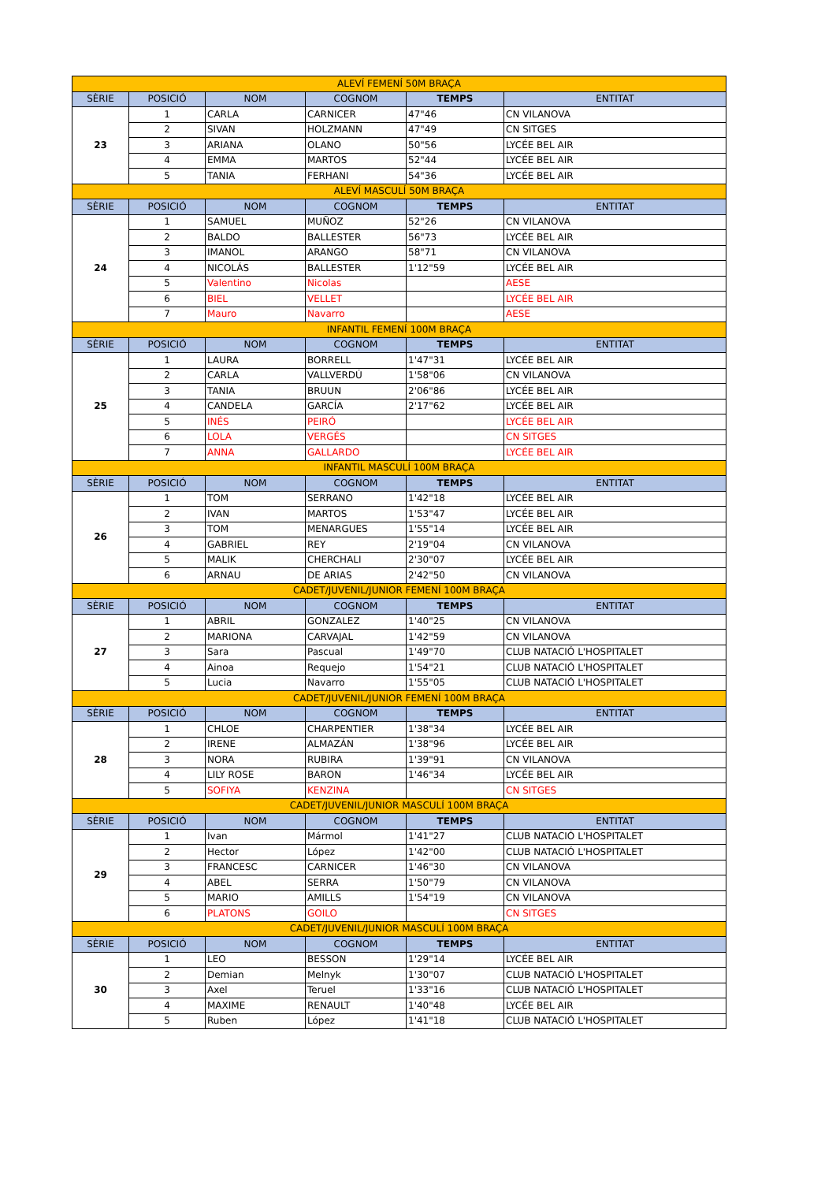| ALEVÍ FEMENÍ 50M BRAÇA | | | | | |
| SÈRIE | POSICIÓ | NOM | COGNOM | TEMPS | ENTITAT |
| 23 | 1 | CARLA | CARNICER | 47"46 | CN VILANOVA |
| | 2 | SIVAN | HOLZMANN | 47"49 | CN SITGES |
| | 3 | ARIANA | OLANO | 50"56 | LYCÉE BEL AIR |
| | 4 | EMMA | MARTOS | 52"44 | LYCÉE BEL AIR |
| | 5 | TANIA | FERHANI | 54"36 | LYCÉE BEL AIR |
| ALEVÍ MASCULÍ 50M BRAÇA | | | | | |
| SÈRIE | POSICIÓ | NOM | COGNOM | TEMPS | ENTITAT |
| 24 | 1 | SAMUEL | MUÑOZ | 52"26 | CN VILANOVA |
| | 2 | BALDO | BALLESTER | 56"73 | LYCÉE BEL AIR |
| | 3 | IMANOL | ARANGO | 58"71 | CN VILANOVA |
| | 4 | NICOLÁS | BALLESTER | 1'12"59 | LYCÉE BEL AIR |
| | 5 | Valentino | Nicolas | | AESE |
| | 6 | BIEL | VELLET | | LYCÉE BEL AIR |
| | 7 | Mauro | Navarro | | AESE |
| INFANTIL FEMENÍ 100M BRAÇA | | | | | |
| SÈRIE | POSICIÓ | NOM | COGNOM | TEMPS | ENTITAT |
| 25 | 1 | LAURA | BORRELL | 1'47"31 | LYCÉE BEL AIR |
| | 2 | CARLA | VALLVERDÚ | 1'58"06 | CN VILANOVA |
| | 3 | TANIA | BRUUN | 2'06"86 | LYCÉE BEL AIR |
| | 4 | CANDELA | GARCÍA | 2'17"62 | LYCÉE BEL AIR |
| | 5 | INÉS | PEIRÓ | | LYCÉE BEL AIR |
| | 6 | LOLA | VERGÉS | | CN SITGES |
| | 7 | ANNA | GALLARDO | | LYCÉE BEL AIR |
| INFANTIL MASCULÍ 100M BRAÇA | | | | | |
| SÈRIE | POSICIÓ | NOM | COGNOM | TEMPS | ENTITAT |
| 26 | 1 | TOM | SERRANO | 1'42"18 | LYCÉE BEL AIR |
| | 2 | IVAN | MARTOS | 1'53"47 | LYCÉE BEL AIR |
| | 3 | TOM | MENARGUES | 1'55"14 | LYCÉE BEL AIR |
| | 4 | GABRIEL | REY | 2'19"04 | CN VILANOVA |
| | 5 | MALIK | CHERCHALI | 2'30"07 | LYCÉE BEL AIR |
| | 6 | ARNAU | DE ARIAS | 2'42"50 | CN VILANOVA |
| CADET/JUVENIL/JUNIOR FEMENÍ 100M BRAÇA | | | | | |
| SÈRIE | POSICIÓ | NOM | COGNOM | TEMPS | ENTITAT |
| 27 | 1 | ABRIL | GONZALEZ | 1'40"25 | CN VILANOVA |
| | 2 | MARIONA | CARVAJAL | 1'42"59 | CN VILANOVA |
| | 3 | Sara | Pascual | 1'49"70 | CLUB NATACIÓ L'HOSPITALET |
| | 4 | Ainoa | Requejo | 1'54"21 | CLUB NATACIÓ L'HOSPITALET |
| | 5 | Lucia | Navarro | 1'55"05 | CLUB NATACIÓ L'HOSPITALET |
| CADET/JUVENIL/JUNIOR FEMENÍ 100M BRAÇA | | | | | |
| SÈRIE | POSICIÓ | NOM | COGNOM | TEMPS | ENTITAT |
| 28 | 1 | CHLOE | CHARPENTIER | 1'38"34 | LYCÉE BEL AIR |
| | 2 | IRENE | ALMAZÁN | 1'38"96 | LYCÉE BEL AIR |
| | 3 | NORA | RUBIRA | 1'39"91 | CN VILANOVA |
| | 4 | LILY ROSE | BARON | 1'46"34 | LYCÉE BEL AIR |
| | 5 | SOFIYA | KENZINA | | CN SITGES |
| CADET/JUVENIL/JUNIOR MASCULÍ 100M BRAÇA | | | | | |
| SÈRIE | POSICIÓ | NOM | COGNOM | TEMPS | ENTITAT |
| 29 | 1 | Ivan | Mármol | 1'41"27 | CLUB NATACIÓ L'HOSPITALET |
| | 2 | Hector | López | 1'42"00 | CLUB NATACIÓ L'HOSPITALET |
| | 3 | FRANCESC | CARNICER | 1'46"30 | CN VILANOVA |
| | 4 | ABEL | SERRA | 1'50"79 | CN VILANOVA |
| | 5 | MARIO | AMILLS | 1'54"19 | CN VILANOVA |
| | 6 | PLATONS | GOILO | | CN SITGES |
| CADET/JUVENIL/JUNIOR MASCULÍ 100M BRAÇA | | | | | |
| SÈRIE | POSICIÓ | NOM | COGNOM | TEMPS | ENTITAT |
| 30 | 1 | LEO | BESSON | 1'29"14 | LYCÉE BEL AIR |
| | 2 | Demian | Melnyk | 1'30"07 | CLUB NATACIÓ L'HOSPITALET |
| | 3 | Axel | Teruel | 1'33"16 | CLUB NATACIÓ L'HOSPITALET |
| | 4 | MAXIME | RENAULT | 1'40"48 | LYCÉE BEL AIR |
| | 5 | Ruben | López | 1'41"18 | CLUB NATACIÓ L'HOSPITALET |